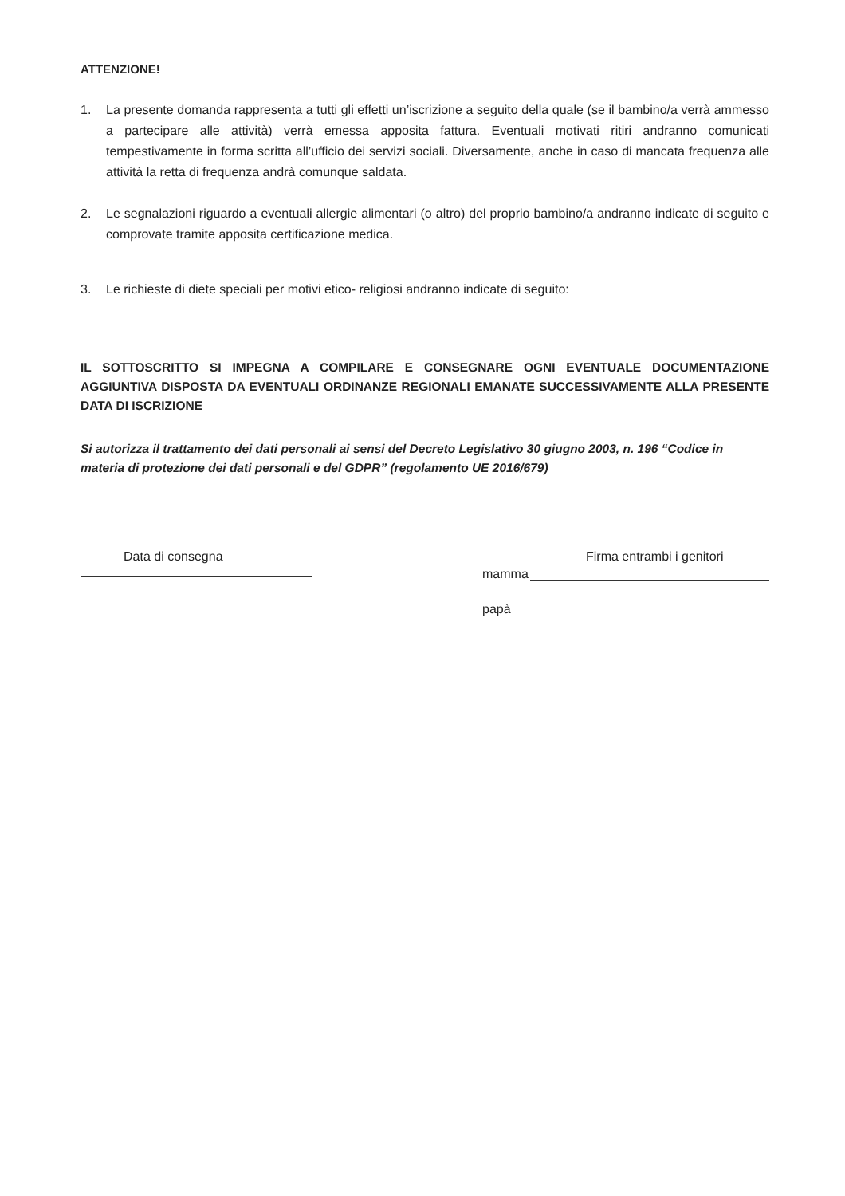ATTENZIONE!
1. La presente domanda rappresenta a tutti gli effetti un’iscrizione a seguito della quale (se il bambino/a verrà ammesso a partecipare alle attività) verrà emessa apposita fattura. Eventuali motivati ritiri andranno comunicati tempestivamente in forma scritta all’ufficio dei servizi sociali. Diversamente, anche in caso di mancata frequenza alle attività la retta di frequenza andrà comunque saldata.
2. Le segnalazioni riguardo a eventuali allergie alimentari (o altro) del proprio bambino/a andranno indicate di seguito e comprovate tramite apposita certificazione medica.
3. Le richieste di diete speciali per motivi etico- religiosi andranno indicate di seguito:
IL SOTTOSCRITTO SI IMPEGNA A COMPILARE E CONSEGNARE OGNI EVENTUALE DOCUMENTAZIONE AGGIUNTIVA DISPOSTA DA EVENTUALI ORDINANZE REGIONALI EMANATE SUCCESSIVAMENTE ALLA PRESENTE DATA DI ISCRIZIONE
Si autorizza il trattamento dei dati personali ai sensi del Decreto Legislativo 30 giugno 2003, n. 196 “Codice in materia di protezione dei dati personali e del GDPR” (regolamento UE 2016/679)
Data di consegna Firma entrambi i genitori
mamma
papà